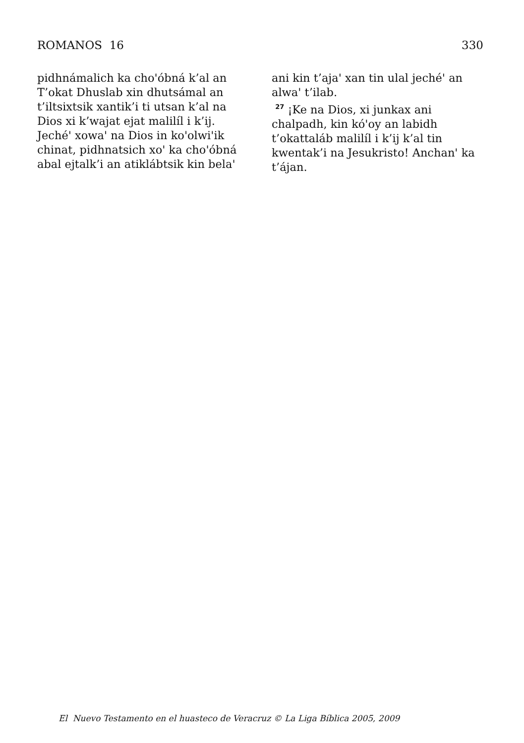ROMANOS 16 330
pidhnámalich ka choꞌóbná k’al an T’okat Dhuslab xin dhutsámal an t’iltsixtsik xantik’i ti utsan k’al na Dios xi k’wajat ejat malilíl i k’ij. Jechéꞌ xowaꞌ na Dios in koꞌolwiꞌik chinat, pidhnatsich xoꞌ ka choꞌóbná abal ejtalk’i an atiklábtsik kin belaꞌ
ani kin t’ajaꞌ xan tin ulal jechéꞌ an alwaꞌ t’ilab.
<sup>27</sup> ¡Ke na Dios, xi junkax ani chalpadh, kin kóꞌoy an labidh t’okattaláb malilíl i k’ij k’al tin kwentak’i na Jesukristo! Anchanꞌ ka t’ájan.
El Nuevo Testamento en el huasteco de Veracruz © La Liga Bíblica 2005, 2009